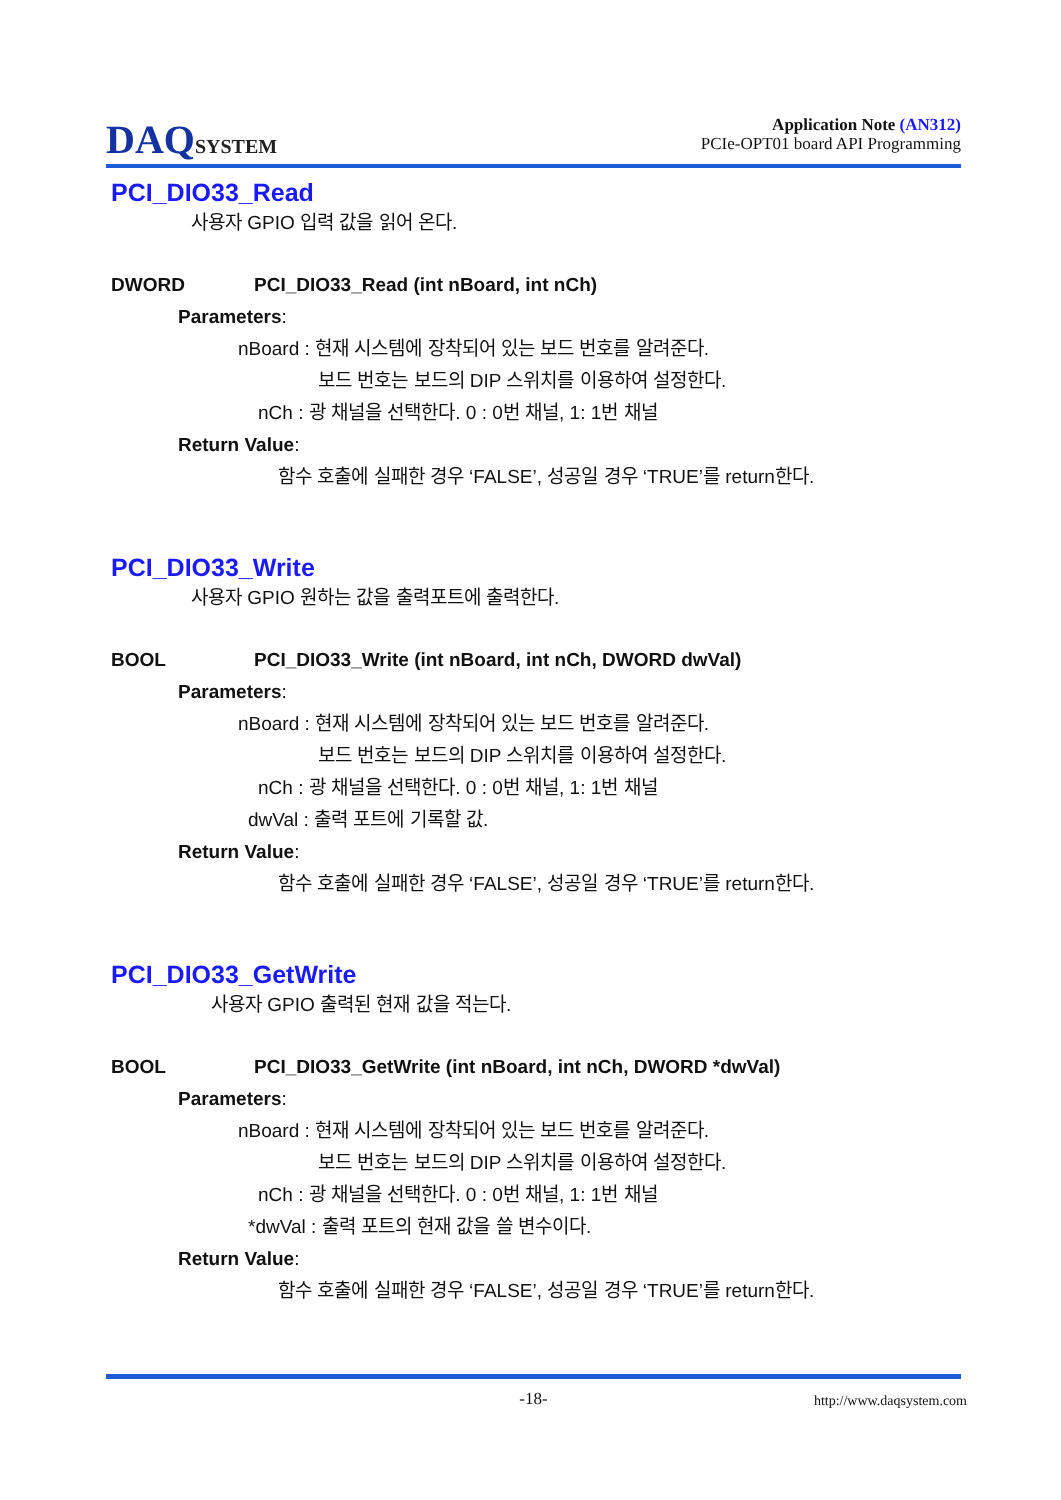DAQSYSTEM
Application Note (AN312)
PCIe-OPT01 board API Programming
PCI_DIO33_Read
사용자 GPIO 입력 값을 읽어 온다.
DWORD PCI_DIO33_Read (int nBoard, int nCh)
Parameters:
nBoard : 현재 시스템에 장착되어 있는 보드 번호를 알려준다.
보드 번호는 보드의 DIP 스위치를 이용하여 설정한다.
nCh : 광 채널을 선택한다. 0 : 0번 채널, 1: 1번 채널
Return Value:
함수 호출에 실패한 경우 ‘FALSE’, 성공일 경우 ‘TRUE’를 return한다.
PCI_DIO33_Write
사용자 GPIO 원하는 값을 출력포트에 출력한다.
BOOL PCI_DIO33_Write (int nBoard, int nCh, DWORD dwVal)
Parameters:
nBoard : 현재 시스템에 장착되어 있는 보드 번호를 알려준다.
보드 번호는 보드의 DIP 스위치를 이용하여 설정한다.
nCh : 광 채널을 선택한다. 0 : 0번 채널, 1: 1번 채널
dwVal : 출력 포트에 기록할 값.
Return Value:
함수 호출에 실패한 경우 ‘FALSE’, 성공일 경우 ‘TRUE’를 return한다.
PCI_DIO33_GetWrite
사용자 GPIO 출력된 현재 값을 적는다.
BOOL PCI_DIO33_GetWrite (int nBoard, int nCh, DWORD *dwVal)
Parameters:
nBoard : 현재 시스템에 장착되어 있는 보드 번호를 알려준다.
보드 번호는 보드의 DIP 스위치를 이용하여 설정한다.
nCh : 광 채널을 선택한다. 0 : 0번 채널, 1: 1번 채널
*dwVal : 출력 포트의 현재 값을 쓸 변수이다.
Return Value:
함수 호출에 실패한 경우 ‘FALSE’, 성공일 경우 ‘TRUE’를 return한다.
-18- http://www.daqsystem.com